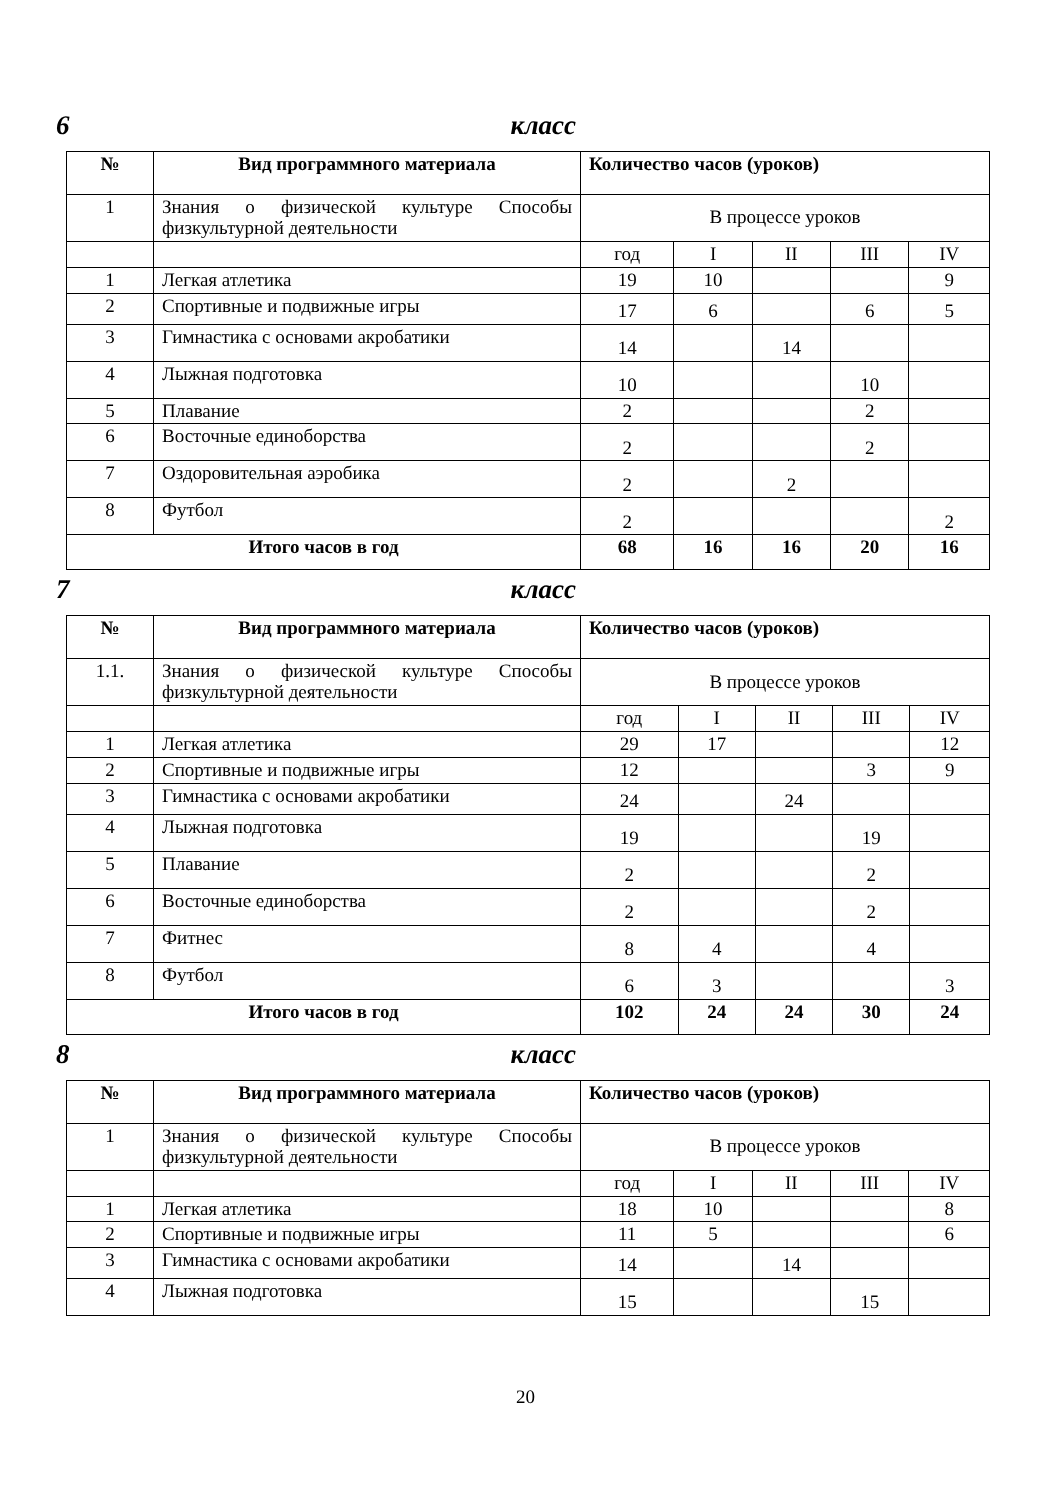6 класс
| № | Вид программного материала | Количество часов (уроков) | | | | |
| --- | --- | --- | --- | --- | --- | --- |
| 1 | Знания о физической культуре Способы физкультурной деятельности | В процессе уроков | | | | |
| | | год | I | II | III | IV |
| 1 | Легкая атлетика | 19 | 10 | | | 9 |
| 2 | Спортивные и подвижные игры | 17 | 6 | | 6 | 5 |
| 3 | Гимнастика с основами акробатики | 14 | | 14 | | |
| 4 | Лыжная подготовка | 10 | | | 10 | |
| 5 | Плавание | 2 | | | 2 | |
| 6 | Восточные единоборства | 2 | | | 2 | |
| 7 | Оздоровительная аэробика | 2 | | 2 | | |
| 8 | Футбол | 2 | | | | 2 |
| Итого часов в год | | 68 | 16 | 16 | 20 | 16 |
7 класс
| № | Вид программного материала | Количество часов (уроков) | | | | |
| --- | --- | --- | --- | --- | --- | --- |
| 1.1. | Знания о физической культуре Способы физкультурной деятельности | В процессе уроков | | | | |
| | | год | I | II | III | IV |
| 1 | Легкая атлетика | 29 | 17 | | | 12 |
| 2 | Спортивные и подвижные игры | 12 | | | 3 | 9 |
| 3 | Гимнастика с основами акробатики | 24 | | 24 | | |
| 4 | Лыжная подготовка | 19 | | | 19 | |
| 5 | Плавание | 2 | | | 2 | |
| 6 | Восточные единоборства | 2 | | | 2 | |
| 7 | Фитнес | 8 | 4 | | 4 | |
| 8 | Футбол | 6 | 3 | | | 3 |
| Итого часов в год | | 102 | 24 | 24 | 30 | 24 |
8 класс
| № | Вид программного материала | Количество часов (уроков) | | | | |
| --- | --- | --- | --- | --- | --- | --- |
| 1 | Знания о физической культуре Способы физкультурной деятельности | В процессе уроков | | | | |
| | | год | I | II | III | IV |
| 1 | Легкая атлетика | 18 | 10 | | | 8 |
| 2 | Спортивные и подвижные игры | 11 | 5 | | | 6 |
| 3 | Гимнастика с основами акробатики | 14 | | 14 | | |
| 4 | Лыжная подготовка | 15 | | | 15 | |
20